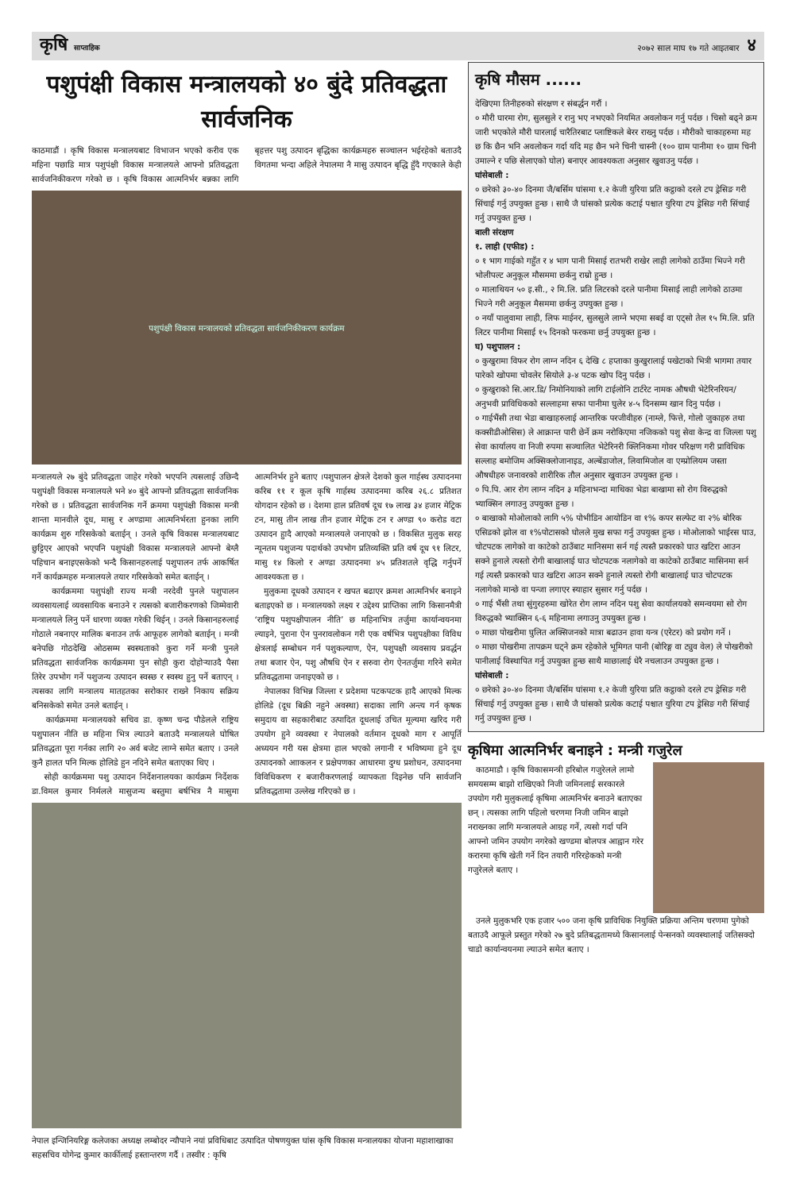कृषि साप्ताहिक २०७२ साल माघ १७ गते आइतबार ४
पशुपंक्षी विकास मन्त्रालयको ४० बुंदे प्रतिवद्धता सार्वजनिक
काठमाडौं । कृषि विकास मन्त्रालयबाट विभाजन भएको करीव एक महिना पछाडि मात्र पशुपंक्षी विकास मन्त्रालयले आफ्नो प्रतिवद्धता सार्वजनिकीकरण गरेको छ । कृषि विकास आत्मनिर्भर बन्नका लागि बृहत्तर पशु उत्पादन बृद्धिका कार्यक्रमहरु सञ्चालन भईरहेको बताउदै विगतमा भन्दा अहिले नेपालमा नै मासु उत्पादन बृद्धि हुँदै गएकाले केही
पशुपंक्षी विकास मन्त्रालयको प्रतिवद्धता सार्वजनिकीकरण कार्यक्रम
मन्त्रालयले २७ बुंदे प्रतिवद्धता जाहेर गरेको भएपनि त्यसलाई उछिन्दै पशुपंक्षी विकास मन्त्रालयले भने ४० बुंदे आफ्नो प्रतिवद्धता सार्वजनिक गरेको छ । प्रतिवद्धता सार्वजनिक गर्ने क्रममा पशुपंक्षी विकास मन्त्री शान्ता मानवीले दूध, मासु र अण्डामा आत्मनिर्भरता हुनका लागि कार्यक्रम शुरु गरिसकेको बताईन् । उनले कृषि विकास मन्त्रालयबाट छुट्टिएर आएको भएपनि पशुपंक्षी विकास मन्त्रालयले आफ्नो बेग्लै पहिचान बनाइएसकेको भन्दै किसानहरुलाई पशुपालन तर्फ आकर्षित गर्ने कार्यक्रमहरु मन्त्रालयले तयार गरिसकेको समेत बताईन् ।
कार्यक्रममा पशुपंक्षी राज्य मन्त्री नरदेवी पुनले पशुपालन व्यवसायलाई व्यवसायिक बनाउने र त्यसको बजारीकरणको जिम्मेवारी मन्त्रालयले लिनु पर्ने धारणा व्यक्त गरेकी थिईन् । उनले किसानहरुलाई गोठाले नबनाएर मालिक बनाउन तर्फ आफूहरु लागेको बताईन् । मन्त्री बनेपछि गोठदेखि ओठसम्म स्वस्थताको कुरा गर्ने मन्त्री पुनले प्रतिवद्धता सार्वजनिक कार्यक्रममा पुन सोही कुरा दोहोऱ्याउदै पैसा तिरेर उपभोग गर्ने पशुजन्य उत्पादन स्वस्छ र स्वस्थ हुनु पर्ने बताएन् । त्यसका लागि मन्त्रालय मातहतका सरोकार राख्ने निकाय सक्रिय बनिसकेको समेत उनले बताईन् ।
कार्यक्रममा मन्त्रालयको सचिव डा. कृष्ण चन्द्र पौडेलले राष्ट्रिय पशुपालन नीति छ महिना भित्र ल्याउने बताउदै मन्त्रालयले घोषित प्रतिवद्धता पूरा गर्नका लागि २० अर्व बजेट लाग्ने समेत बताए । उनले कुनै हालत पनि मिल्क होलिडे हुन नदिने समेत बताएका थिए ।
सोही कार्यक्रममा पशु उत्पादन निर्देशनालयका कार्यक्रम निर्देशक डा.विमल कुमार निर्मलले मासुजन्य बस्तुमा बर्षभित्र नै मासुमा आत्मनिर्भर हुने बताए ।पशुपालन क्षेत्रले देशको कुल गार्हस्थ उत्पादनमा करिब ११ र कूल कृषि गार्हस्थ उत्पादनमा करिब २६.८ प्रतिशत योगदान रहेको छ । देशमा हाल प्रतिवर्ष दूध १७ लाख ३४ हजार मेट्रिक टन, मासु तीन लाख तीन हजार मेट्रिक टन र अण्डा ९० करोड वटा उत्पादन हुादै आएको मन्त्रालयले जनाएको छ । विकसित मुलुक सरह न्यूनतम पशुजन्य पदार्थको उपभोग प्रतिव्यक्ति प्रति वर्ष दूध ९१ लिटर, मासु १४ किलो र अण्डा उत्पादनमा ४५ प्रतिशतले वृद्धि गर्नुपर्ने आवश्यकता छ ।
मुलुकमा दूधको उत्पादन र खपत बढाएर क्रमश आत्मनिर्भर बनाइने बताइएको छ । मन्त्रालयको लक्ष्य र उद्देश्य प्राप्तिका लागि किसानमैत्री ‘राष्ट्रिय पशुपक्षीपालन नीति’ छ महिनाभित्र तर्जुमा कार्यान्वयनमा ल्याइने, पुराना ऐन पुनरावलोकन गरी एक वर्षभित्र पशुपक्षीका विविध क्षेत्रलाई सम्बोधन गर्न पशुकल्याण, ऐन, पशुपक्षी व्यवसाय प्रवर्द्धन तथा बजार ऐन, पशु औषधि ऐन र सरुवा रोग ऐनतर्जुमा गरिने समेत प्रतिवद्धतामा जनाइएको छ ।
नेपालका विभिन्न जिल्ला र प्रदेशमा पटकपटक हादै आएको मिल्क होलिडे (दूध बिक्री नहुने अवस्था) सदाका लागि अन्त्य गर्न कृषक समुदाय वा सहकारीबाट उत्पादित दूधलाई उचित मूल्यमा खरिद गरी उपयोग हुने व्यवस्था र नेपालको वर्तमान दूधको माग र आपूर्ति अध्ययन गरी यस क्षेत्रमा हाल भएको लगानी र भविष्यमा हुने दूध उत्पादनको आाकलन र प्रक्षेपणका आधारमा दुग्ध प्रशोधन, उत्पादनमा विविधिकरण र बजारीकरणलाई व्यापकता दिइनेछ पनि सार्वजनि प्रतिवद्धतामा उल्लेख गरिएको छ ।
नेपाल इन्जिनियरिङ्ग कलेजका अध्यक्ष लम्बोदर न्यौपाने नयां प्रविधिबाट उत्पादित पोषणयुक्त घांस कृषि विकास मन्त्रालयका योजना महाशाखाका सहसचिव योगेन्द्र कुमार कार्कीलाई हस्तान्तरण गर्दै । तस्वीर : कृषि
कृषि मौसम ......
देखिएमा तिनीहरुको संरक्षण र संबर्द्धन गरौं ।
० मौरी घारमा रोग, सुलसुले र रानु भए नभएको नियमित अवलोकन गर्नु पर्दछ । चिसो बढ्ने क्रम जारी भएकोले मौरी घारलाई चारैतिरबाट प्लाष्टिकले बेरर राख्नु पर्दछ । मौरीको चाकाहरुमा मह छ कि छैन भनि अवलोकन गर्दा यदि मह छैन भने चिनी चास्नी (१०० ग्राम पानीमा १० ग्राम चिनी उमाल्ने र पछि सेलाएको घोल) बनाएर आवश्यकता अनुसार खुवाउनु पर्दछ ।
घांसेबाली :
० छरेको ३०-४० दिनमा जै/बर्सिम घांसमा १.२ केजी युरिया प्रति कट्ठाको दरले टप ड्रेसिङ गरी सिंचाई गर्नु उपयुक्त हुन्छ । साथै जै घांसको प्रत्येक कटाई पश्चात युरिया टप ड्रेसिङ गरी सिंचाई गर्नु उपयुक्त हुन्छ ।
बाली संरक्षण
१. लाही (एफीड) :
० १ भाग गाईको गहुँत र ४ भाग पानी मिसाई रातभरी राखेर लाही लागेको ठाउँमा भिज्ने गरी भोलीपल्ट अनुकूल मौसममा छर्कनु राम्रो हुन्छ ।
० मालाथियन ५० इ.सी., २ मि.लि. प्रति लिटरको दरले पानीमा मिसाई लाही लागेको ठाउमा भिज्ने गरी अनुकूल मैसममा छर्कनु उपयुक्त हुन्छ ।
० नयाँ पालुवामा लाही, लिफ माईनर, सुलसुले लाग्ने भएमा सबई वा एट्सो तेल १५ मि.लि. प्रति लिटर पानीमा मिसाई १५ दिनको फरकमा छर्नु उपयुक्त हुन्छ ।
घ) पशुपालन :
० कुखुरामा विफर रोग लाग्न नदिन ६ देखि ८ हप्ताका कुखुरालाई पखेटाको भित्री भागमा तयार पारेको खोपमा चोवलेर सियोले ३-४ पटक खोप दिनु पर्दछ ।
० कुखुराको सि.आर.डि/ निमोनियाको लागि टाईलोनि टार्टरेट नामक औषधी भेटेरिनरियन/अनुभवी प्राविधिकको सल्लाहमा सफा पानीमा घुलेर ४-५ दिनसम्म खान दिनु पर्दछ ।
० गाईभैंसी तथा भेडा बाखाहरुलाई आन्तरिक परजीवीहरु (नाम्ले, फित्ते, गोलो जुकाहरु तथा कक्सीडीओसिस) ले आक्रान्त पारी छेर्ने क्रम नरोकिएमा नजिकको पशु सेवा केन्द्र वा जिल्ला पशु सेवा कार्यालय वा निजी रुपमा सञ्चालित भेटेरिनरी क्लिनिकमा गोवर परिक्षण गरी प्राविधिक सल्लाह बमोजिम अक्सिक्लोजानाइड, अल्बेंडाजोल, लिवामिजोल वा एम्प्रोलियम जस्ता औषधीहरु जनावरको शारीरिक तौल अनुसार खुवाउन उपयुक्त हुन्छ ।
० पि.पि. आर रोग लाग्न नदिन ३ महिनाभन्दा माथिका भेडा बाखामा सो रोग विरुद्धको भ्याक्सिन लगाउनु उपयुक्त हुन्छ ।
० बाखाको मोओलाको लागि ५% पोभीडिन आयोडिन वा १% कपर सल्फेट वा २% बोरिक एसिडको झोल वा १%पोटासको घोलले मुख सफा गर्नु उपयुक्त हुन्छ । मोओलाको भाईरस घाउ, चोटपटक लागेको वा काटेको ठाउँबाट मानिसमा सर्न गई त्यस्तै प्रकारको घाउ खटिरा आउन सक्ने हुनाले त्यस्तो रोगी बाखालाई घाउ चोटपटक नलागेको वा काटेको ठाउँबाट मासिनमा सर्न गई त्यस्तै प्रकारको घाउ खटिरा आउन सक्ने हुनाले त्यस्तो रोगी बाखालाई घाउ चोटपटक नलागेको मान्छे वा पन्जा लगाएर स्याहार सुसार गर्नु पर्दछ ।
० गाई भैंसी तथा सुंगुरहरुमा खोरेत रोग लाग्न नदिन पशु सेवा कार्यालयको समन्वयमा सो रोग विरुद्धको भ्याक्सिन ६-६ महिनामा लगाउनु उपयुक्त हुन्छ ।
० माछा पोखरीमा घुलित अक्सिजनको मात्रा बढाउन हावा यन्त्र (एरेटर) को प्रयोग गर्ने ।
० माछा पोखरीमा तापक्रम घट्ने क्रम रहेकोले भूमिगत पानी (बोरिङ्ग वा ट्युव वेल) ले पोखरीको पानीलाई विस्थापित गर्नु उपयुक्त हुन्छ साथै माछालाई धेरै नचलाउन उपयुक्त हुन्छ ।
घांसेबाली :
० छरेको ३०-४० दिनमा जै/बर्सिम घांसमा १.२ केजी युरिया प्रति कट्ठाको दरले टप ड्रेसिङ गरी सिंचाई गर्नु उपयुक्त हुन्छ । साथै जै घांसको प्रत्येक कटाई पश्चात युरिया टप ड्रेसिङ गरी सिंचाई गर्नु उपयुक्त हुन्छ ।
कृषिमा आत्मनिर्भर बनाइने : मन्त्री गजुरेल
काठमाडौ । कृषि विकासमन्त्री हरिबोल गजुरेलले लामो समयसम्म बाझो राखिएको निजी जमिनलाई सरकारले उपयोग गरी मुलुकलाई कृषिमा आत्मनिर्भर बनाउने बताएका छन् । त्यसका लागि पहिलो चरणमा निजी जमिन बाझो नराख्नका लागि मन्त्रालयले आग्रह गर्ने, त्यसो गर्दा पनि आफ्नो जमिन उपयोग नगरेको खण्डमा बोलपत्र आह्वान गरेर करारमा कृषि खेती गर्ने दिन तयारी गरिरहेकको मन्त्री गजुरेलले बताए ।
उनले मुलुकभरि एक हजार ५०० जना कृषि प्राविधिक नियुक्ति प्रक्रिया अन्तिम चरणमा पुगेको बताउदै आफूले प्रस्तुत गरेको २७ बुदे प्रतिबद्धतामध्ये किसानलाई पेन्सनको व्यवस्थालाई जतिसक्दो चाडो कार्यान्वयनमा ल्याउने समेत बताए ।